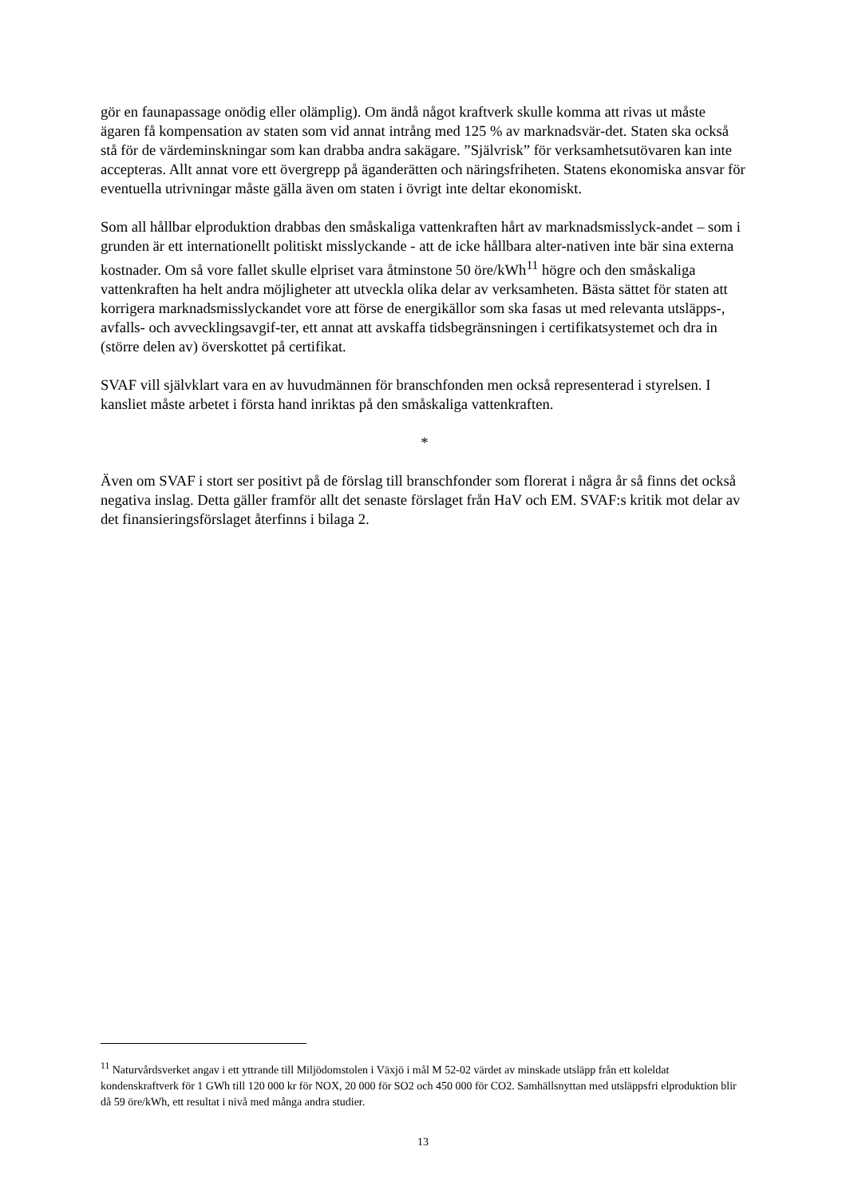gör en faunapassage onödig eller olämplig). Om ändå något kraftverk skulle komma att rivas ut måste ägaren få kompensation av staten som vid annat intrång med 125 % av marknadsvär-det. Staten ska också stå för de värdeminskningar som kan drabba andra sakägare. ”Självrisk” för verksamhetsutövaren kan inte accepteras. Allt annat vore ett övergrepp på äganderätten och näringsfriheten. Statens ekonomiska ansvar för eventuella utrivningar måste gälla även om staten i övrigt inte deltar ekonomiskt.
Som all hållbar elproduktion drabbas den småskaliga vattenkraften hårt av marknadsmisslyck-andet – som i grunden är ett internationellt politiskt misslyckande - att de icke hållbara alter-nativen inte bär sina externa kostnader. Om så vore fallet skulle elpriset vara åtminstone 50 öre/kWh<sup>11</sup> högre och den småskaliga vattenkraften ha helt andra möjligheter att utveckla olika delar av verksamheten. Bästa sättet för staten att korrigera marknadsmisslyckandet vore att förse de energikällor som ska fasas ut med relevanta utsläpps-, avfalls- och avvecklingsavgif-ter, ett annat att avskaffa tidsbegränsningen i certifikatsystemet och dra in (större delen av) överskottet på certifikat.
SVAF vill självklart vara en av huvudmännen för branschfonden men också representerad i styrelsen. I kansliet måste arbetet i första hand inriktas på den småskaliga vattenkraften.
*
Även om SVAF i stort ser positivt på de förslag till branschfonder som florerat i några år så finns det också negativa inslag. Detta gäller framför allt det senaste förslaget från HaV och EM. SVAF:s kritik mot delar av det finansieringsförslaget återfinns i bilaga 2.
<sup>11</sup> Naturvårdsverket angav i ett yttrande till Miljödomstolen i Växjö i mål M 52-02 värdet av minskade utsläpp från ett koleldat kondenskraftverk för 1 GWh till 120 000 kr för NOX, 20 000 för SO2 och 450 000 för CO2. Samhällsnyttan med utsläppsfri elproduktion blir då 59 öre/kWh, ett resultat i nivå med många andra studier.
13